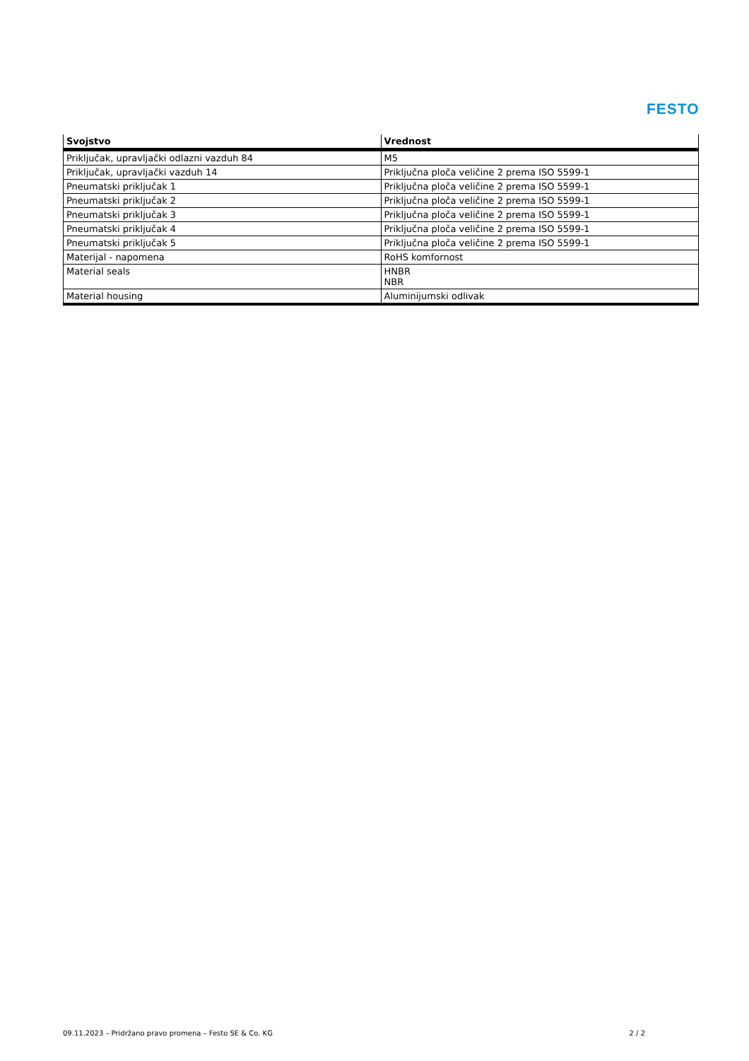FESTO
| Svojstvo | Vrednost |
| --- | --- |
| Priključak, upravljački odlazni vazduh 84 | M5 |
| Priključak, upravljački vazduh 14 | Priključna ploča veličine 2 prema ISO 5599-1 |
| Pneumatski priključak 1 | Priključna ploča veličine 2 prema ISO 5599-1 |
| Pneumatski priključak 2 | Priključna ploča veličine 2 prema ISO 5599-1 |
| Pneumatski priključak 3 | Priključna ploča veličine 2 prema ISO 5599-1 |
| Pneumatski priključak 4 | Priključna ploča veličine 2 prema ISO 5599-1 |
| Pneumatski priključak 5 | Priključna ploča veličine 2 prema ISO 5599-1 |
| Materijal - napomena | RoHS komfornost |
| Material seals | HNBR NBR |
| Material housing | Aluminijumski odlivak |
09.11.2023 – Pridržano pravo promena – Festo SE & Co. KG 2 / 2